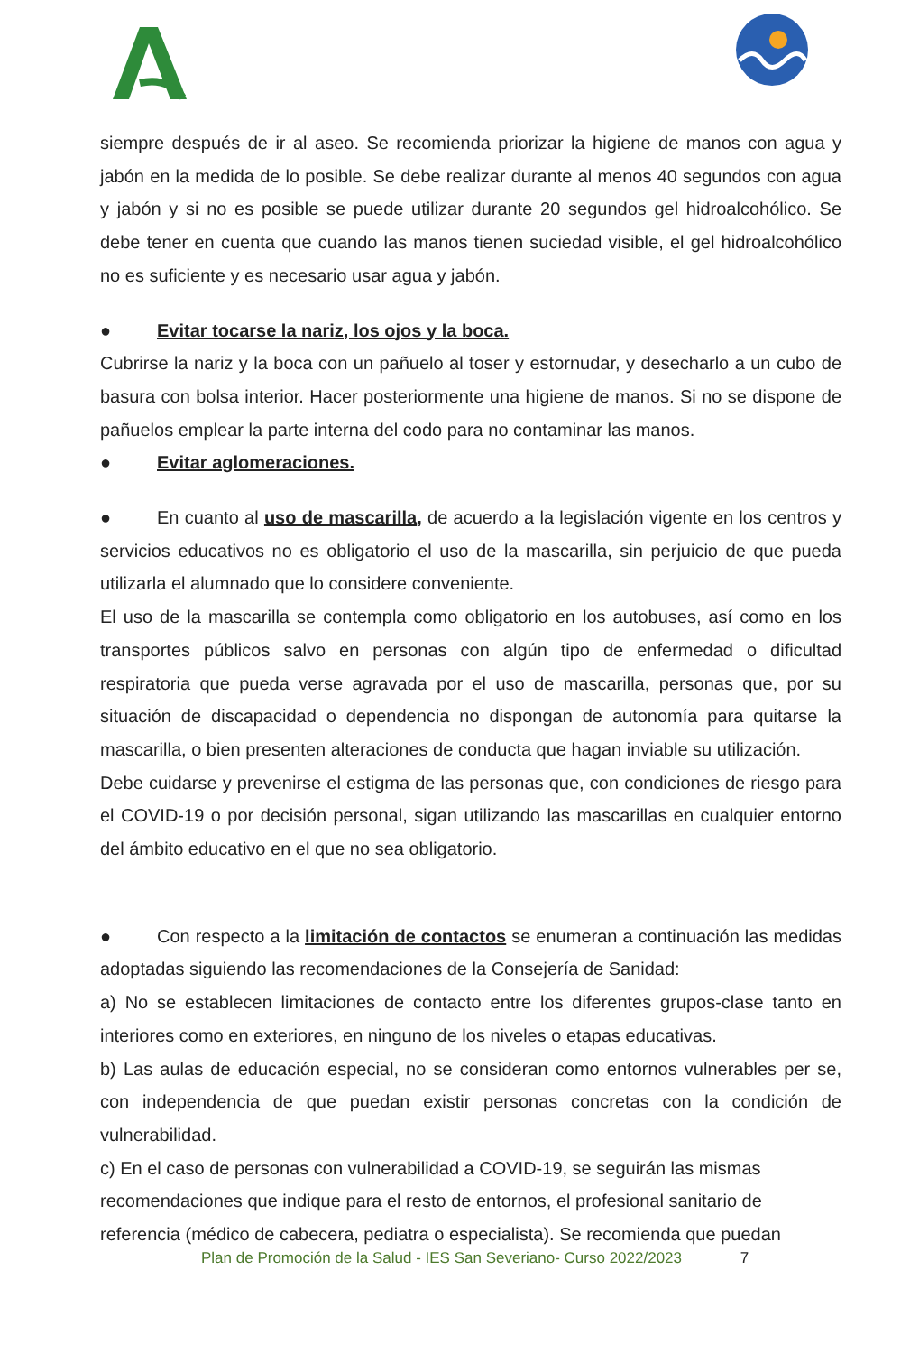siempre después de ir al aseo. Se recomienda priorizar la higiene de manos con agua y jabón en la medida de lo posible. Se debe realizar durante al menos 40 segundos con agua y jabón y si no es posible se puede utilizar durante 20 segundos gel hidroalcohólico. Se debe tener en cuenta que cuando las manos tienen suciedad visible, el gel hidroalcohólico no es suficiente y es necesario usar agua y jabón.
● Evitar tocarse la nariz, los ojos y la boca.
Cubrirse la nariz y la boca con un pañuelo al toser y estornudar, y desecharlo a un cubo de basura con bolsa interior. Hacer posteriormente una higiene de manos. Si no se dispone de pañuelos emplear la parte interna del codo para no contaminar las manos.
● Evitar aglomeraciones.
● En cuanto al uso de mascarilla, de acuerdo a la legislación vigente en los centros y servicios educativos no es obligatorio el uso de la mascarilla, sin perjuicio de que pueda utilizarla el alumnado que lo considere conveniente.
El uso de la mascarilla se contempla como obligatorio en los autobuses, así como en los transportes públicos salvo en personas con algún tipo de enfermedad o dificultad respiratoria que pueda verse agravada por el uso de mascarilla, personas que, por su situación de discapacidad o dependencia no dispongan de autonomía para quitarse la mascarilla, o bien presenten alteraciones de conducta que hagan inviable su utilización.
Debe cuidarse y prevenirse el estigma de las personas que, con condiciones de riesgo para el COVID-19 o por decisión personal, sigan utilizando las mascarillas en cualquier entorno del ámbito educativo en el que no sea obligatorio.
● Con respecto a la limitación de contactos se enumeran a continuación las medidas adoptadas siguiendo las recomendaciones de la Consejería de Sanidad:
a) No se establecen limitaciones de contacto entre los diferentes grupos-clase tanto en interiores como en exteriores, en ninguno de los niveles o etapas educativas.
b) Las aulas de educación especial, no se consideran como entornos vulnerables per se, con independencia de que puedan existir personas concretas con la condición de vulnerabilidad.
c) En el caso de personas con vulnerabilidad a COVID-19, se seguirán las mismas recomendaciones que indique para el resto de entornos, el profesional sanitario de referencia (médico de cabecera, pediatra o especialista). Se recomienda que puedan
Plan de Promoción de la Salud - IES San Severiano- Curso 2022/2023 7